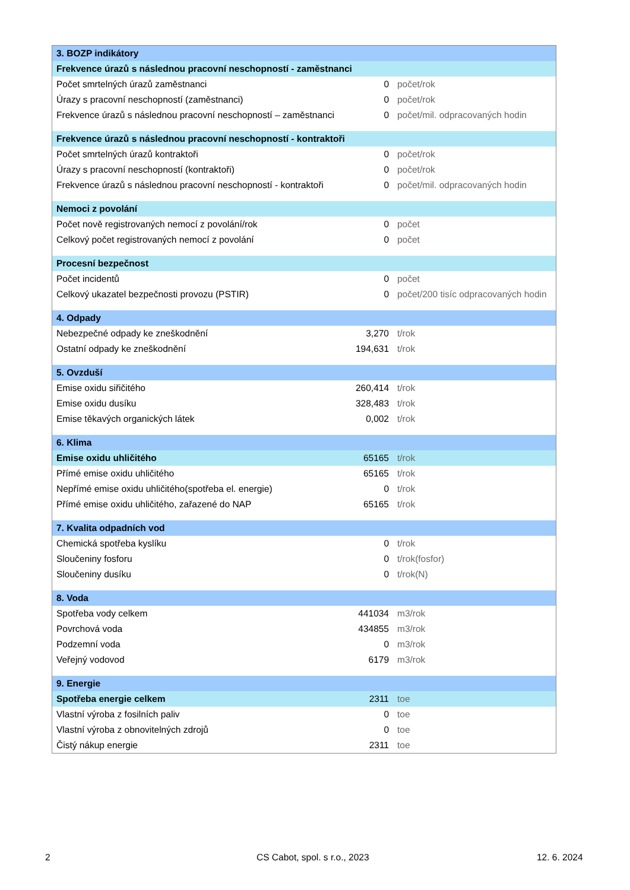| 3. BOZP indikátory | | |
| Frekvence úrazů s následnou pracovní neschopností - zaměstnanci | | |
| Počet smrtelných úrazů zaměstnanci | 0 | počet/rok |
| Úrazy s pracovní neschopností (zaměstnanci) | 0 | počet/rok |
| Frekvence úrazů s následnou pracovní neschopností – zaměstnanci | 0 | počet/mil. odpracovaných hodin |
| Frekvence úrazů s následnou pracovní neschopností - kontraktoři | | |
| Počet smrtelných úrazů kontraktoři | 0 | počet/rok |
| Úrazy s pracovní neschopností (kontraktoři) | 0 | počet/rok |
| Frekvence úrazů s následnou pracovní neschopností - kontraktoři | 0 | počet/mil. odpracovaných hodin |
| Nemoci z povolání | | |
| Počet nově registrovaných nemocí z povolání/rok | 0 | počet |
| Celkový počet registrovaných nemocí z povolání | 0 | počet |
| Procesní bezpečnost | | |
| Počet incidentů | 0 | počet |
| Celkový ukazatel bezpečnosti provozu (PSTIR) | 0 | počet/200 tisíc odpracovaných hodin |
| 4. Odpady | | |
| Nebezpečné odpady ke zneškodnění | 3,270 | t/rok |
| Ostatní odpady ke zneškodnění | 194,631 | t/rok |
| 5. Ovzduší | | |
| Emise oxidu siřičitého | 260,414 | t/rok |
| Emise oxidu dusíku | 328,483 | t/rok |
| Emise těkavých organických látek | 0,002 | t/rok |
| 6. Klima | | |
| Emise oxidu uhličitého | 65165 | t/rok |
| Přímé emise oxidu uhličitého | 65165 | t/rok |
| Nepřímé emise oxidu uhličitého(spotřeba el. energie) | 0 | t/rok |
| Přímé emise oxidu uhličitého, zařazené do NAP | 65165 | t/rok |
| 7. Kvalita odpadních vod | | |
| Chemická spotřeba kyslíku | 0 | t/rok |
| Sloučeniny fosforu | 0 | t/rok(fosfor) |
| Sloučeniny dusíku | 0 | t/rok(N) |
| 8. Voda | | |
| Spotřeba vody celkem | 441034 | m3/rok |
| Povrchová voda | 434855 | m3/rok |
| Podzemní voda | 0 | m3/rok |
| Veřejný vodovod | 6179 | m3/rok |
| 9. Energie | | |
| Spotřeba energie celkem | 2311 | toe |
| Vlastní výroba z fosilních paliv | 0 | toe |
| Vlastní výroba z obnovitelných zdrojů | 0 | toe |
| Čistý nákup energie | 2311 | toe |
2 CS Cabot, spol. s r.o., 2023 12. 6. 2024